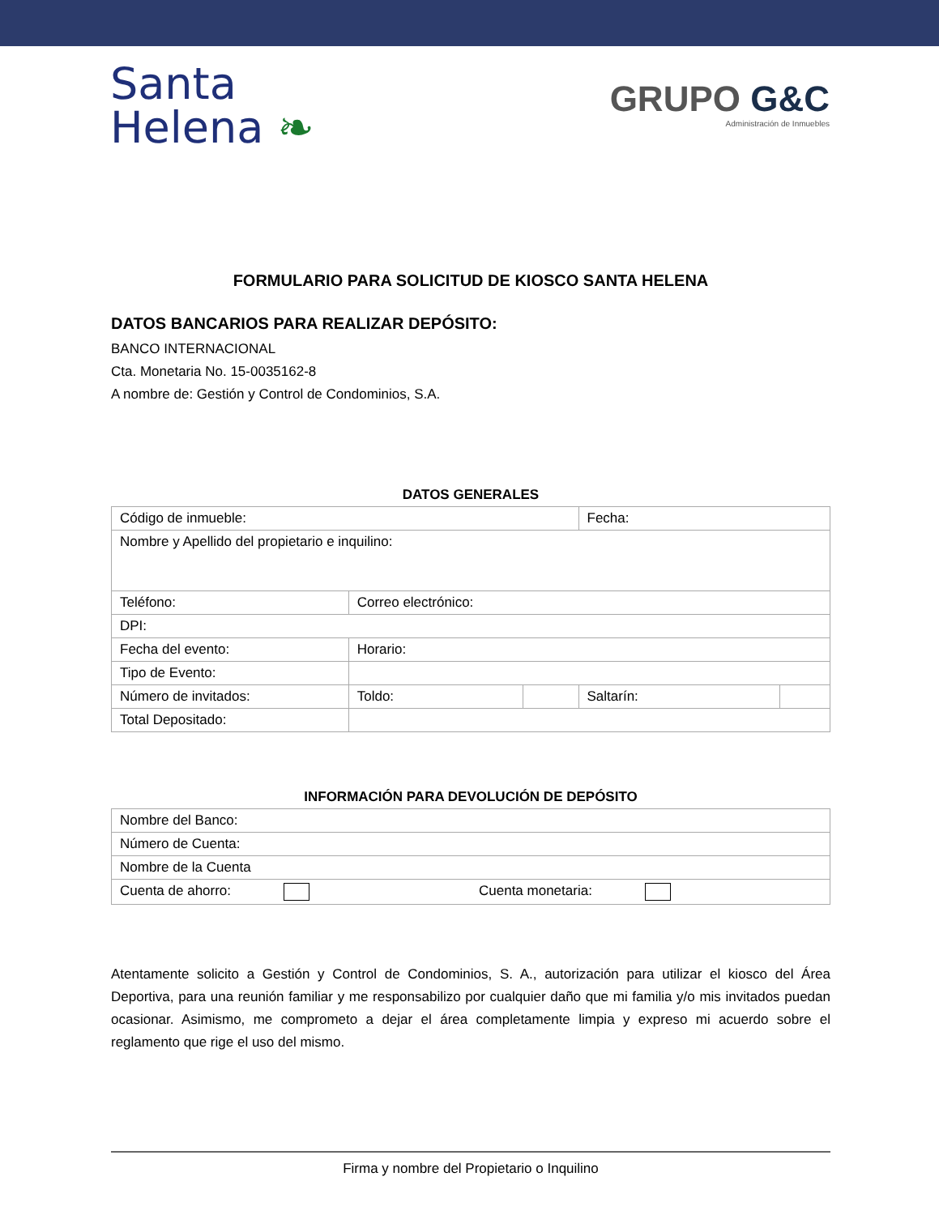Santa
Helena ❧
GRUPO G&C
Administración de Inmuebles
FORMULARIO PARA SOLICITUD DE KIOSCO SANTA HELENA
DATOS BANCARIOS PARA REALIZAR DEPÓSITO:
BANCO INTERNACIONAL
Cta. Monetaria No. 15-0035162-8
A nombre de: Gestión y Control de Condominios, S.A.
DATOS GENERALES
| Código de inmueble: | | | Fecha: | |
| Nombre y Apellido del propietario e inquilino: | | | | |
| Teléfono: | Correo electrónico: | | | |
| DPI: | | | | |
| Fecha del evento: | Horario: | | | |
| Tipo de Evento: | | | | |
| Número de invitados: | Toldo: | | Saltarín: | |
| Total Depositado: | | | | |
INFORMACIÓN PARA DEVOLUCIÓN DE DEPÓSITO
| Nombre del Banco: | |
| Número de Cuenta: | |
| Nombre de la Cuenta | |
| Cuenta de ahorro: | Cuenta monetaria: |
Atentamente solicito a Gestión y Control de Condominios, S. A., autorización para utilizar el kiosco del Área Deportiva, para una reunión familiar y me responsabilizo por cualquier daño que mi familia y/o mis invitados puedan ocasionar. Asimismo, me comprometo a dejar el área completamente limpia y expreso mi acuerdo sobre el reglamento que rige el uso del mismo.
Firma y nombre del Propietario o Inquilino